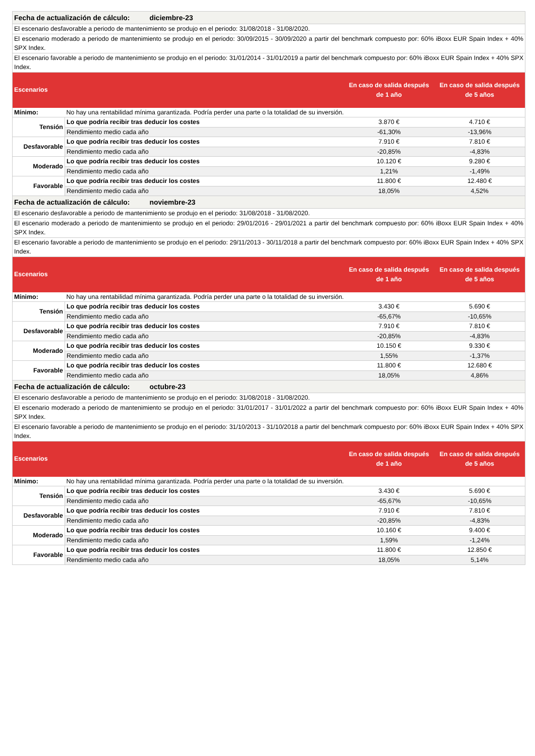| Fecha de actualización de cálculo: diciembre-23 | | | |
| El escenario desfavorable a periodo de mantenimiento se produjo en el periodo: 31/08/2018 - 31/08/2020. | | | |
| El escenario moderado a periodo de mantenimiento se produjo en el periodo: 30/09/2015 - 30/09/2020 a partir del benchmark compuesto por: 60% iBoxx EUR Spain Index + 40% SPX Index. | | | |
| El escenario favorable a periodo de mantenimiento se produjo en el periodo: 31/01/2014 - 31/01/2019 a partir del benchmark compuesto por: 60% iBoxx EUR Spain Index + 40% SPX Index. | | | |
| Escenarios | | En caso de salida después de 1 año | En caso de salida después de 5 años |
| Mínimo: | No hay una rentabilidad mínima garantizada. Podría perder una parte o la totalidad de su inversión. | | |
| Tensión | Lo que podría recibir tras deducir los costes | 3.870 € | 4.710 € |
| | Rendimiento medio cada año | -61,30% | -13,96% |
| Desfavorable | Lo que podría recibir tras deducir los costes | 7.910 € | 7.810 € |
| | Rendimiento medio cada año | -20,85% | -4,83% |
| Moderado | Lo que podría recibir tras deducir los costes | 10.120 € | 9.280 € |
| | Rendimiento medio cada año | 1,21% | -1,49% |
| Favorable | Lo que podría recibir tras deducir los costes | 11.800 € | 12.480 € |
| | Rendimiento medio cada año | 18,05% | 4,52% |
| Fecha de actualización de cálculo: noviembre-23 | | | |
| El escenario desfavorable a periodo de mantenimiento se produjo en el periodo: 31/08/2018 - 31/08/2020. | | | |
| El escenario moderado a periodo de mantenimiento se produjo en el periodo: 29/01/2016 - 29/01/2021 a partir del benchmark compuesto por: 60% iBoxx EUR Spain Index + 40% SPX Index. | | | |
| El escenario favorable a periodo de mantenimiento se produjo en el periodo: 29/11/2013 - 30/11/2018 a partir del benchmark compuesto por: 60% iBoxx EUR Spain Index + 40% SPX Index. | | | |
| Escenarios | | En caso de salida después de 1 año | En caso de salida después de 5 años |
| Mínimo: | No hay una rentabilidad mínima garantizada. Podría perder una parte o la totalidad de su inversión. | | |
| Tensión | Lo que podría recibir tras deducir los costes | 3.430 € | 5.690 € |
| | Rendimiento medio cada año | -65,67% | -10,65% |
| Desfavorable | Lo que podría recibir tras deducir los costes | 7.910 € | 7.810 € |
| | Rendimiento medio cada año | -20,85% | -4,83% |
| Moderado | Lo que podría recibir tras deducir los costes | 10.150 € | 9.330 € |
| | Rendimiento medio cada año | 1,55% | -1,37% |
| Favorable | Lo que podría recibir tras deducir los costes | 11.800 € | 12.680 € |
| | Rendimiento medio cada año | 18,05% | 4,86% |
| Fecha de actualización de cálculo: octubre-23 | | | |
| El escenario desfavorable a periodo de mantenimiento se produjo en el periodo: 31/08/2018 - 31/08/2020. | | | |
| El escenario moderado a periodo de mantenimiento se produjo en el periodo: 31/01/2017 - 31/01/2022 a partir del benchmark compuesto por: 60% iBoxx EUR Spain Index + 40% SPX Index. | | | |
| El escenario favorable a periodo de mantenimiento se produjo en el periodo: 31/10/2013 - 31/10/2018 a partir del benchmark compuesto por: 60% iBoxx EUR Spain Index + 40% SPX Index. | | | |
| Escenarios | | En caso de salida después de 1 año | En caso de salida después de 5 años |
| Mínimo: | No hay una rentabilidad mínima garantizada. Podría perder una parte o la totalidad de su inversión. | | |
| Tensión | Lo que podría recibir tras deducir los costes | 3.430 € | 5.690 € |
| | Rendimiento medio cada año | -65,67% | -10,65% |
| Desfavorable | Lo que podría recibir tras deducir los costes | 7.910 € | 7.810 € |
| | Rendimiento medio cada año | -20,85% | -4,83% |
| Moderado | Lo que podría recibir tras deducir los costes | 10.160 € | 9.400 € |
| | Rendimiento medio cada año | 1,59% | -1,24% |
| Favorable | Lo que podría recibir tras deducir los costes | 11.800 € | 12.850 € |
| | Rendimiento medio cada año | 18,05% | 5,14% |